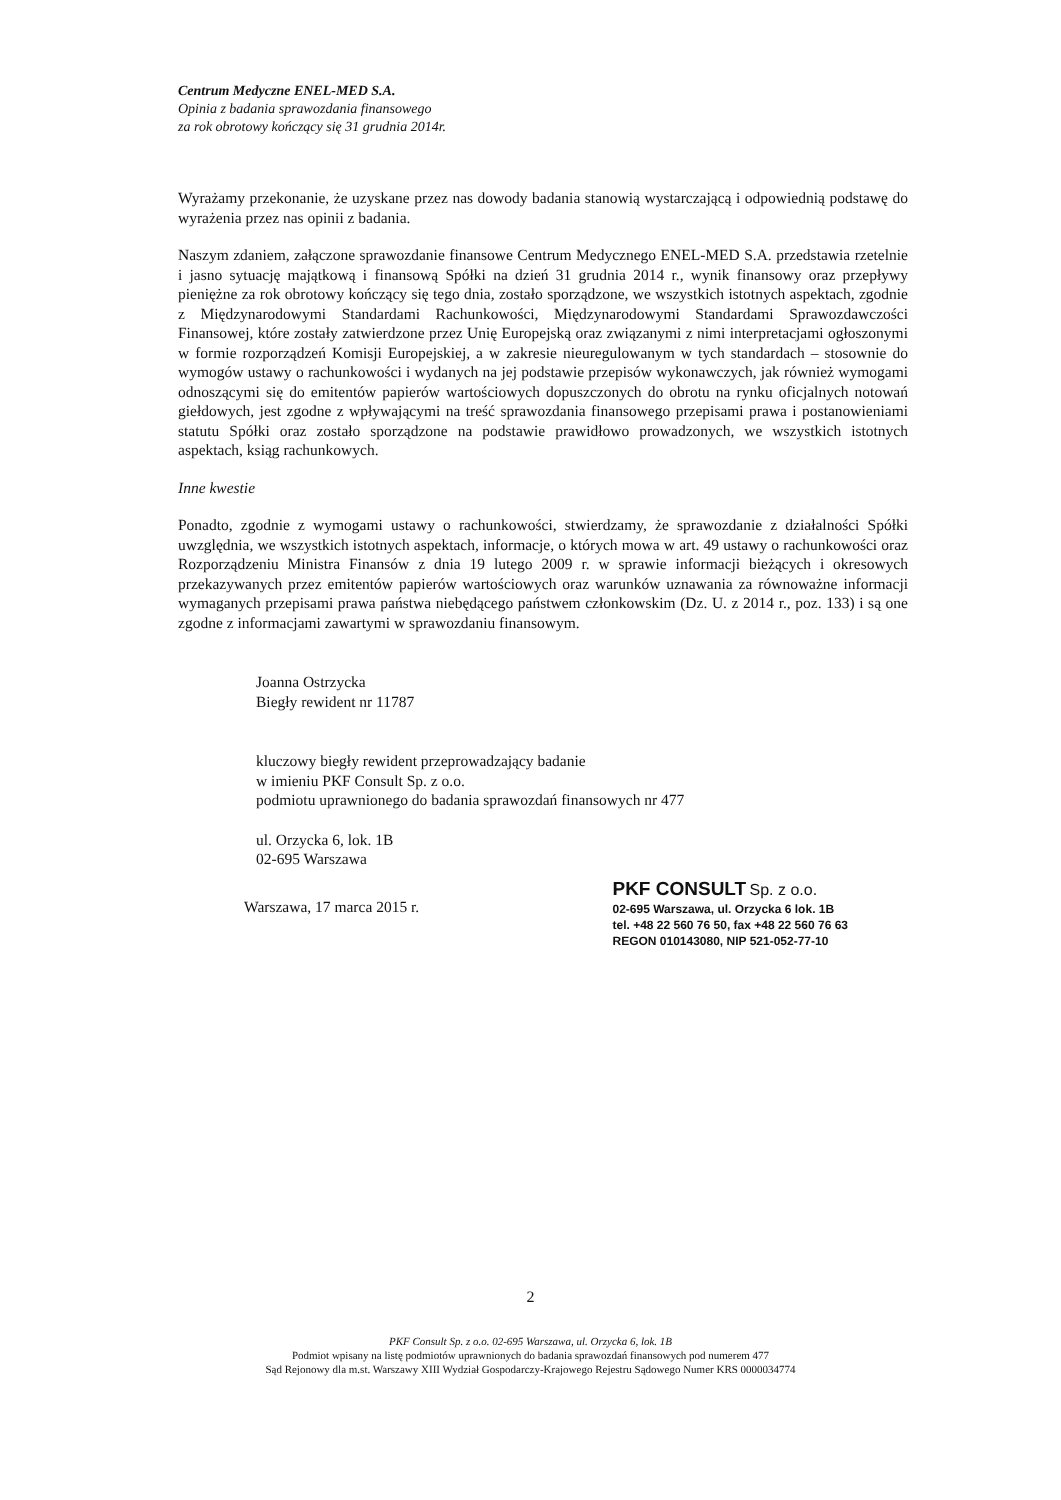Centrum Medyczne ENEL-MED S.A.
Opinia z badania sprawozdania finansowego
za rok obrotowy kończący się 31 grudnia 2014r.
Wyrażamy przekonanie, że uzyskane przez nas dowody badania stanowią wystarczającą i odpowiednią podstawę do wyrażenia przez nas opinii z badania.
Naszym zdaniem, załączone sprawozdanie finansowe Centrum Medycznego ENEL-MED S.A. przedstawia rzetelnie i jasno sytuację majątkową i finansową Spółki na dzień 31 grudnia 2014 r., wynik finansowy oraz przepływy pieniężne za rok obrotowy kończący się tego dnia, zostało sporządzone, we wszystkich istotnych aspektach, zgodnie z Międzynarodowymi Standardami Rachunkowości, Międzynarodowymi Standardami Sprawozdawczości Finansowej, które zostały zatwierdzone przez Unię Europejską oraz związanymi z nimi interpretacjami ogłoszonymi w formie rozporządzeń Komisji Europejskiej, a w zakresie nieuregulowanym w tych standardach – stosownie do wymogów ustawy o rachunkowości i wydanych na jej podstawie przepisów wykonawczych, jak również wymogami odnoszącymi się do emitentów papierów wartościowych dopuszczonych do obrotu na rynku oficjalnych notowań giełdowych, jest zgodne z wpływającymi na treść sprawozdania finansowego przepisami prawa i postanowieniami statutu Spółki oraz zostało sporządzone na podstawie prawidłowo prowadzonych, we wszystkich istotnych aspektach, ksiąg rachunkowych.
Inne kwestie
Ponadto, zgodnie z wymogami ustawy o rachunkowości, stwierdzamy, że sprawozdanie z działalności Spółki uwzględnia, we wszystkich istotnych aspektach, informacje, o których mowa w art. 49 ustawy o rachunkowości oraz Rozporządzeniu Ministra Finansów z dnia 19 lutego 2009 r. w sprawie informacji bieżących i okresowych przekazywanych przez emitentów papierów wartościowych oraz warunków uznawania za równoważne informacji wymaganych przepisami prawa państwa niebędącego państwem członkowskim (Dz. U. z 2014 r., poz. 133) i są one zgodne z informacjami zawartymi w sprawozdaniu finansowym.
Joanna Ostrzycka
Biegły rewident nr 11787
kluczowy biegły rewident przeprowadzający badanie
w imieniu PKF Consult Sp. z o.o.
podmiotu uprawnionego do badania sprawozdań finansowych nr 477
ul. Orzycka 6, lok. 1B
02-695 Warszawa
Warszawa, 17 marca 2015 r.
PKF CONSULT Sp. z o.o.
02-695 Warszawa, ul. Orzycka 6 lok. 1B
tel. +48 22 560 76 50, fax +48 22 560 76 63
REGON 010143080, NIP 521-052-77-10
2
PKF Consult Sp. z o.o. 02-695 Warszawa, ul. Orzycka 6, lok. 1B
Podmiot wpisany na listę podmiotów uprawnionych do badania sprawozdań finansowych pod numerem 477
Sąd Rejonowy dla m.st. Warszawy XIII Wydział Gospodarczy-Krajowego Rejestru Sądowego Numer KRS 0000034774